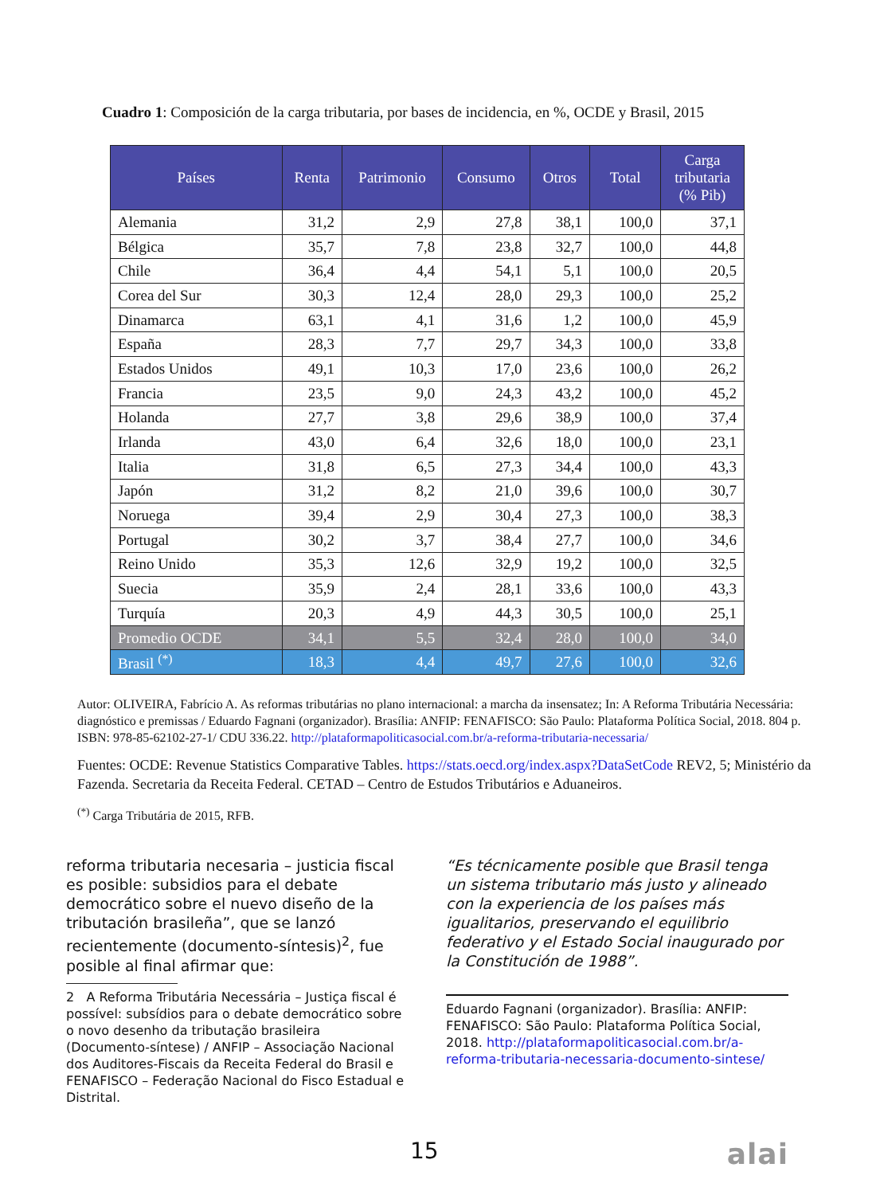Cuadro 1: Composición de la carga tributaria, por bases de incidencia, en %, OCDE y Brasil, 2015
| Países | Renta | Patrimonio | Consumo | Otros | Total | Carga tributaria (% Pib) |
| --- | --- | --- | --- | --- | --- | --- |
| Alemania | 31,2 | 2,9 | 27,8 | 38,1 | 100,0 | 37,1 |
| Bélgica | 35,7 | 7,8 | 23,8 | 32,7 | 100,0 | 44,8 |
| Chile | 36,4 | 4,4 | 54,1 | 5,1 | 100,0 | 20,5 |
| Corea del Sur | 30,3 | 12,4 | 28,0 | 29,3 | 100,0 | 25,2 |
| Dinamarca | 63,1 | 4,1 | 31,6 | 1,2 | 100,0 | 45,9 |
| España | 28,3 | 7,7 | 29,7 | 34,3 | 100,0 | 33,8 |
| Estados Unidos | 49,1 | 10,3 | 17,0 | 23,6 | 100,0 | 26,2 |
| Francia | 23,5 | 9,0 | 24,3 | 43,2 | 100,0 | 45,2 |
| Holanda | 27,7 | 3,8 | 29,6 | 38,9 | 100,0 | 37,4 |
| Irlanda | 43,0 | 6,4 | 32,6 | 18,0 | 100,0 | 23,1 |
| Italia | 31,8 | 6,5 | 27,3 | 34,4 | 100,0 | 43,3 |
| Japón | 31,2 | 8,2 | 21,0 | 39,6 | 100,0 | 30,7 |
| Noruega | 39,4 | 2,9 | 30,4 | 27,3 | 100,0 | 38,3 |
| Portugal | 30,2 | 3,7 | 38,4 | 27,7 | 100,0 | 34,6 |
| Reino Unido | 35,3 | 12,6 | 32,9 | 19,2 | 100,0 | 32,5 |
| Suecia | 35,9 | 2,4 | 28,1 | 33,6 | 100,0 | 43,3 |
| Turquía | 20,3 | 4,9 | 44,3 | 30,5 | 100,0 | 25,1 |
| Promedio OCDE | 34,1 | 5,5 | 32,4 | 28,0 | 100,0 | 34,0 |
| Brasil <sup>(*)</sup> | 18,3 | 4,4 | 49,7 | 27,6 | 100,0 | 32,6 |
Autor: OLIVEIRA, Fabrício A. As reformas tributárias no plano internacional: a marcha da insensatez; In: A Reforma Tributária Necessária: diagnóstico e premissas / Eduardo Fagnani (organizador). Brasília: ANFIP: FENAFISCO: São Paulo: Plataforma Política Social, 2018. 804 p. ISBN: 978-85-62102-27-1/ CDU 336.22. http://plataformapoliticasocial.com.br/a-reforma-tributaria-necessaria/
Fuentes: OCDE: Revenue Statistics Comparative Tables. https://stats.oecd.org/index.aspx?DataSetCode REV2, 5; Ministério da Fazenda. Secretaria da Receita Federal. CETAD – Centro de Estudos Tributários e Aduaneiros.
<sup>(*)</sup> Carga Tributária de 2015, RFB.
reforma tributaria necesaria – justicia fiscal es posible: subsidios para el debate democrático sobre el nuevo diseño de la tributación brasileña”, que se lanzó recientemente (documento-síntesis)<sup>2</sup>, fue posible al final afirmar que:
2 A Reforma Tributária Necessária – Justiça fiscal é possível: subsídios para o debate democrático sobre o novo desenho da tributação brasileira (Documento-síntese) / ANFIP – Associação Nacional dos Auditores-Fiscais da Receita Federal do Brasil e FENAFISCO – Federação Nacional do Fisco Estadual e Distrital.
“Es técnicamente posible que Brasil tenga un sistema tributario más justo y alineado con la experiencia de los países más igualitarios, preservando el equilibrio federativo y el Estado Social inaugurado por la Constitución de 1988”.
Eduardo Fagnani (organizador). Brasília: ANFIP: FENAFISCO: São Paulo: Plataforma Política Social, 2018. http://plataformapoliticasocial.com.br/a-reforma-tributaria-necessaria-documento-sintese/
15 alai